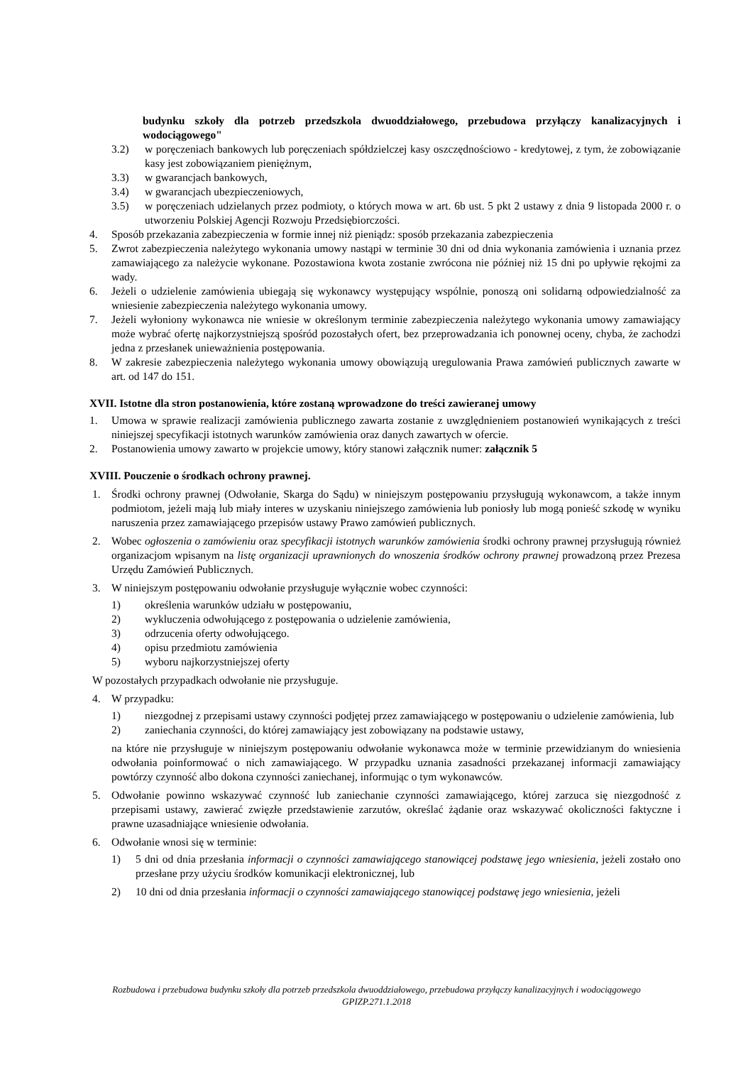budynku szkoły dla potrzeb przedszkola dwuoddziałowego, przebudowa przyłączy kanalizacyjnych i wodociągowego"
3.2) w poręczeniach bankowych lub poręczeniach spółdzielczej kasy oszczędnościowo - kredytowej, z tym, że zobowiązanie kasy jest zobowiązaniem pieniężnym,
3.3) w gwarancjach bankowych,
3.4) w gwarancjach ubezpieczeniowych,
3.5) w poręczeniach udzielanych przez podmioty, o których mowa w art. 6b ust. 5 pkt 2 ustawy z dnia 9 listopada 2000 r. o utworzeniu Polskiej Agencji Rozwoju Przedsiębiorczości.
4. Sposób przekazania zabezpieczenia w formie innej niż pieniądz: sposób przekazania zabezpieczenia
5. Zwrot zabezpieczenia należytego wykonania umowy nastąpi w terminie 30 dni od dnia wykonania zamówienia i uznania przez zamawiającego za należycie wykonane. Pozostawiona kwota zostanie zwrócona nie później niż 15 dni po upływie rękojmi za wady.
6. Jeżeli o udzielenie zamówienia ubiegają się wykonawcy występujący wspólnie, ponoszą oni solidarną odpowiedzialność za wniesienie zabezpieczenia należytego wykonania umowy.
7. Jeżeli wyłoniony wykonawca nie wniesie w określonym terminie zabezpieczenia należytego wykonania umowy zamawiający może wybrać ofertę najkorzystniejszą spośród pozostałych ofert, bez przeprowadzania ich ponownej oceny, chyba, że zachodzi jedna z przesłanek unieważnienia postępowania.
8. W zakresie zabezpieczenia należytego wykonania umowy obowiązują uregulowania Prawa zamówień publicznych zawarte w art. od 147 do 151.
XVII. Istotne dla stron postanowienia, które zostaną wprowadzone do treści zawieranej umowy
1. Umowa w sprawie realizacji zamówienia publicznego zawarta zostanie z uwzględnieniem postanowień wynikających z treści niniejszej specyfikacji istotnych warunków zamówienia oraz danych zawartych w ofercie.
2. Postanowienia umowy zawarto w projekcie umowy, który stanowi załącznik numer: załącznik 5
XVIII. Pouczenie o środkach ochrony prawnej.
1. Środki ochrony prawnej (Odwołanie, Skarga do Sądu) w niniejszym postępowaniu przysługują wykonawcom, a także innym podmiotom, jeżeli mają lub miały interes w uzyskaniu niniejszego zamówienia lub poniosły lub mogą ponieść szkodę w wyniku naruszenia przez zamawiającego przepisów ustawy Prawo zamówień publicznych.
2. Wobec ogłoszenia o zamówieniu oraz specyfikacji istotnych warunków zamówienia środki ochrony prawnej przysługują również organizacjom wpisanym na listę organizacji uprawnionych do wnoszenia środków ochrony prawnej prowadzoną przez Prezesa Urzędu Zamówień Publicznych.
3. W niniejszym postępowaniu odwołanie przysługuje wyłącznie wobec czynności:
1) określenia warunków udziału w postępowaniu,
2) wykluczenia odwołującego z postępowania o udzielenie zamówienia,
3) odrzucenia oferty odwołującego.
4) opisu przedmiotu zamówienia
5) wyboru najkorzystniejszej oferty
W pozostałych przypadkach odwołanie nie przysługuje.
4. W przypadku:
1) niezgodnej z przepisami ustawy czynności podjętej przez zamawiającego w postępowaniu o udzielenie zamówienia, lub
2) zaniechania czynności, do której zamawiający jest zobowiązany na podstawie ustawy,
na które nie przysługuje w niniejszym postępowaniu odwołanie wykonawca może w terminie przewidzianym do wniesienia odwołania poinformować o nich zamawiającego. W przypadku uznania zasadności przekazanej informacji zamawiający powtórzy czynność albo dokona czynności zaniechanej, informując o tym wykonawców.
5. Odwołanie powinno wskazywać czynność lub zaniechanie czynności zamawiającego, której zarzuca się niezgodność z przepisami ustawy, zawierać zwięzłe przedstawienie zarzutów, określać żądanie oraz wskazywać okoliczności faktyczne i prawne uzasadniające wniesienie odwołania.
6. Odwołanie wnosi się w terminie:
1) 5 dni od dnia przesłania informacji o czynności zamawiającego stanowiącej podstawę jego wniesienia, jeżeli zostało ono przesłane przy użyciu środków komunikacji elektronicznej, lub
2) 10 dni od dnia przesłania informacji o czynności zamawiającego stanowiącej podstawę jego wniesienia, jeżeli
Rozbudowa i przebudowa budynku szkoły dla potrzeb przedszkola dwuoddziałowego, przebudowa przyłączy kanalizacyjnych i wodociągowego
GPIZP.271.1.2018